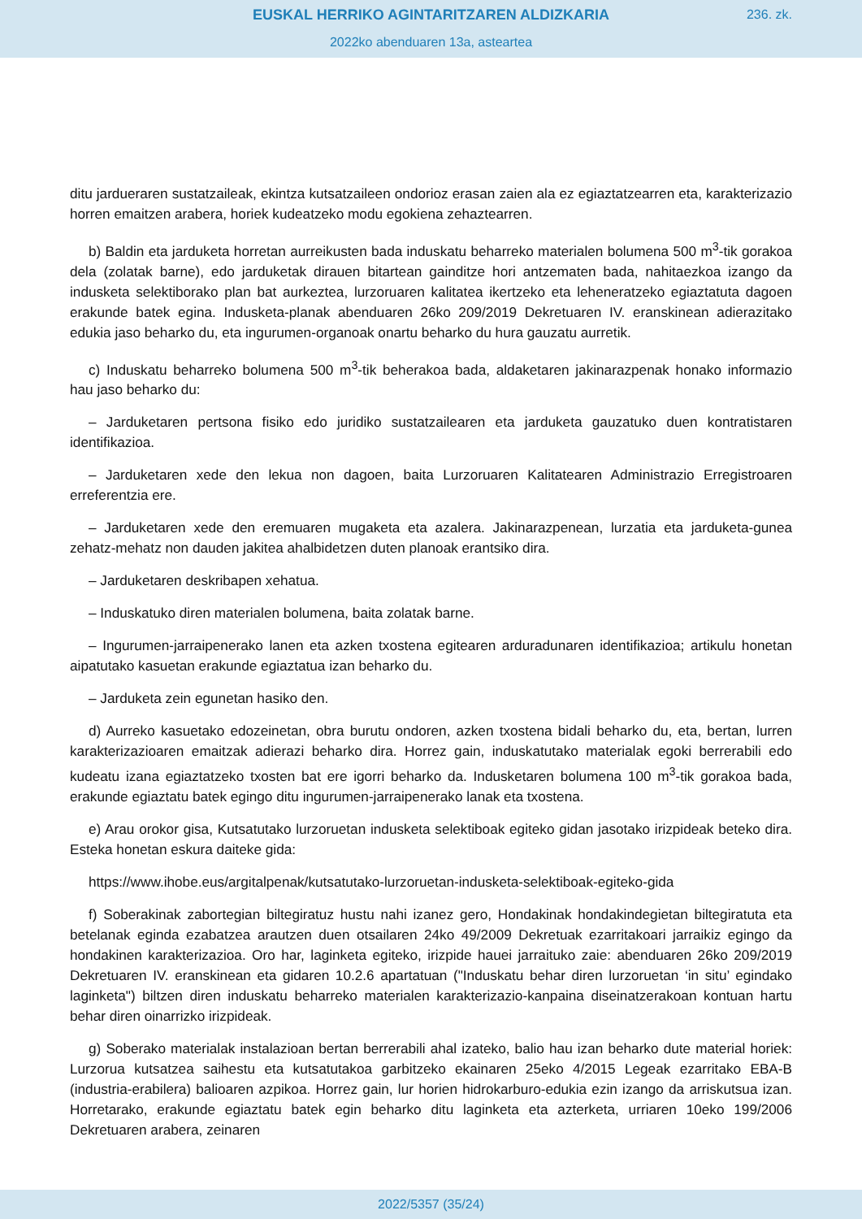EUSKAL HERRIKO AGINTARITZAREN ALDIZKARIA
236. zk.
2022ko abenduaren 13a, asteartea
ditu jardueraren sustatzaileak, ekintza kutsatzaileen ondorioz erasan zaien ala ez egiaztatzearren eta, karakterizazio horren emaitzen arabera, horiek kudeatzeko modu egokiena zehaztearren.
b) Baldin eta jarduketa horretan aurreikusten bada induskatu beharreko materialen bolumena 500 m<sup>3</sup>-tik gorakoa dela (zolatak barne), edo jarduketak dirauen bitartean gainditze hori antzematen bada, nahitaezkoa izango da indusketa selektiborako plan bat aurkeztea, lurzoruaren kalitatea ikertzeko eta leheneratzeko egiaztatuta dagoen erakunde batek egina. Indusketa-planak abenduaren 26ko 209/2019 Dekretuaren IV. eranskinean adierazitako edukia jaso beharko du, eta ingurumen-organoak onartu beharko du hura gauzatu aurretik.
c) Induskatu beharreko bolumena 500 m<sup>3</sup>-tik beherakoa bada, aldaketaren jakinarazpenak honako informazio hau jaso beharko du:
– Jarduketaren pertsona fisiko edo juridiko sustatzailearen eta jarduketa gauzatuko duen kontratistaren identifikazioa.
– Jarduketaren xede den lekua non dagoen, baita Lurzoruaren Kalitatearen Administrazio Erregistroaren erreferentzia ere.
– Jarduketaren xede den eremuaren mugaketa eta azalera. Jakinarazpenean, lurzatia eta jarduketa-gunea zehatz-mehatz non dauden jakitea ahalbidetzen duten planoak erantsiko dira.
– Jarduketaren deskribapen xehatua.
– Induskatuko diren materialen bolumena, baita zolatak barne.
– Ingurumen-jarraipenerako lanen eta azken txostena egitearen arduradunaren identifikazioa; artikulu honetan aipatutako kasuetan erakunde egiaztatua izan beharko du.
– Jarduketa zein egunetan hasiko den.
d) Aurreko kasuetako edozeinetan, obra burutu ondoren, azken txostena bidali beharko du, eta, bertan, lurren karakterizazioaren emaitzak adierazi beharko dira. Horrez gain, induskatutako materialak egoki berrerabili edo kudeatu izana egiaztatzeko txosten bat ere igorri beharko da. Indusketaren bolumena 100 m<sup>3</sup>-tik gorakoa bada, erakunde egiaztatu batek egingo ditu ingurumen-jarraipenerako lanak eta txostena.
e) Arau orokor gisa, Kutsatutako lurzoruetan indusketa selektiboak egiteko gidan jasotako irizpideak beteko dira. Esteka honetan eskura daiteke gida:
https://www.ihobe.eus/argitalpenak/kutsatutako-lurzoruetan-indusketa-selektiboak-egiteko-gida
f) Soberakinak zabortegian biltegiratuz hustu nahi izanez gero, Hondakinak hondakindegietan biltegiratuta eta betelanak eginda ezabatzea arautzen duen otsailaren 24ko 49/2009 Dekretuak ezarritakoari jarraikiz egingo da hondakinen karakterizazioa. Oro har, laginketa egiteko, irizpide hauei jarraituko zaie: abenduaren 26ko 209/2019 Dekretuaren IV. eranskinean eta gidaren 10.2.6 apartatuan ("Induskatu behar diren lurzoruetan ‘in situ’ egindako laginketa") biltzen diren induskatu beharreko materialen karakterizazio-kanpaina diseinatzerakoan kontuan hartu behar diren oinarrizko irizpideak.
g) Soberako materialak instalazioan bertan berrerabili ahal izateko, balio hau izan beharko dute material horiek: Lurzorua kutsatzea saihestu eta kutsatutakoa garbitzeko ekainaren 25eko 4/2015 Legeak ezarritako EBA-B (industria-erabilera) balioaren azpikoa. Horrez gain, lur horien hidrokarburo-edukia ezin izango da arriskutsua izan. Horretarako, erakunde egiaztatu batek egin beharko ditu laginketa eta azterketa, urriaren 10eko 199/2006 Dekretuaren arabera, zeinaren
2022/5357 (35/24)